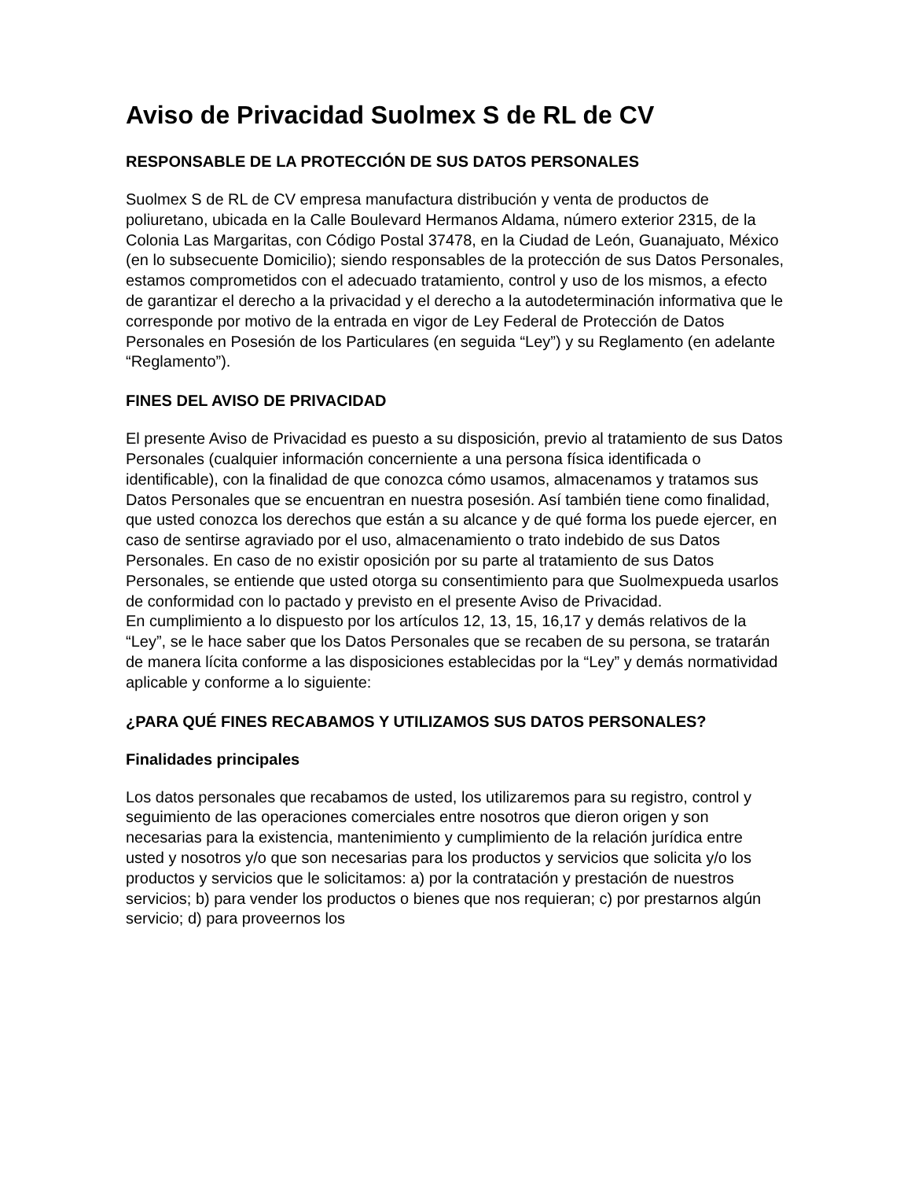Aviso de Privacidad Suolmex S de RL de CV
RESPONSABLE DE LA PROTECCIÓN DE SUS DATOS PERSONALES
Suolmex S de RL de CV empresa manufactura distribución y venta de productos de poliuretano, ubicada en la Calle Boulevard Hermanos Aldama, número exterior 2315, de la Colonia Las Margaritas, con Código Postal 37478, en la Ciudad de León, Guanajuato, México (en lo subsecuente Domicilio); siendo responsables de la protección de sus Datos Personales, estamos comprometidos con el adecuado tratamiento, control y uso de los mismos, a efecto de garantizar el derecho a la privacidad y el derecho a la autodeterminación informativa que le corresponde por motivo de la entrada en vigor de Ley Federal de Protección de Datos Personales en Posesión de los Particulares (en seguida “Ley”) y su Reglamento (en adelante “Reglamento”).
FINES DEL AVISO DE PRIVACIDAD
El presente Aviso de Privacidad es puesto a su disposición, previo al tratamiento de sus Datos Personales (cualquier información concerniente a una persona física identificada o identificable), con la finalidad de que conozca cómo usamos, almacenamos y tratamos sus Datos Personales que se encuentran en nuestra posesión. Así también tiene como finalidad, que usted conozca los derechos que están a su alcance y de qué forma los puede ejercer, en caso de sentirse agraviado por el uso, almacenamiento o trato indebido de sus Datos Personales. En caso de no existir oposición por su parte al tratamiento de sus Datos Personales, se entiende que usted otorga su consentimiento para que Suolmexpueda usarlos de conformidad con lo pactado y previsto en el presente Aviso de Privacidad.
En cumplimiento a lo dispuesto por los artículos 12, 13, 15, 16,17 y demás relativos de la “Ley”, se le hace saber que los Datos Personales que se recaben de su persona, se tratarán de manera lícita conforme a las disposiciones establecidas por la “Ley” y demás normatividad aplicable y conforme a lo siguiente:
¿PARA QUÉ FINES RECABAMOS Y UTILIZAMOS SUS DATOS PERSONALES?
Finalidades principales
Los datos personales que recabamos de usted, los utilizaremos para su registro, control y seguimiento de las operaciones comerciales entre nosotros que dieron origen y son necesarias para la existencia, mantenimiento y cumplimiento de la relación jurídica entre usted y nosotros y/o que son necesarias para los productos y servicios que solicita y/o los productos y servicios que le solicitamos: a) por la contratación y prestación de nuestros servicios; b) para vender los productos o bienes que nos requieran; c) por prestarnos algún servicio; d) para proveernos los